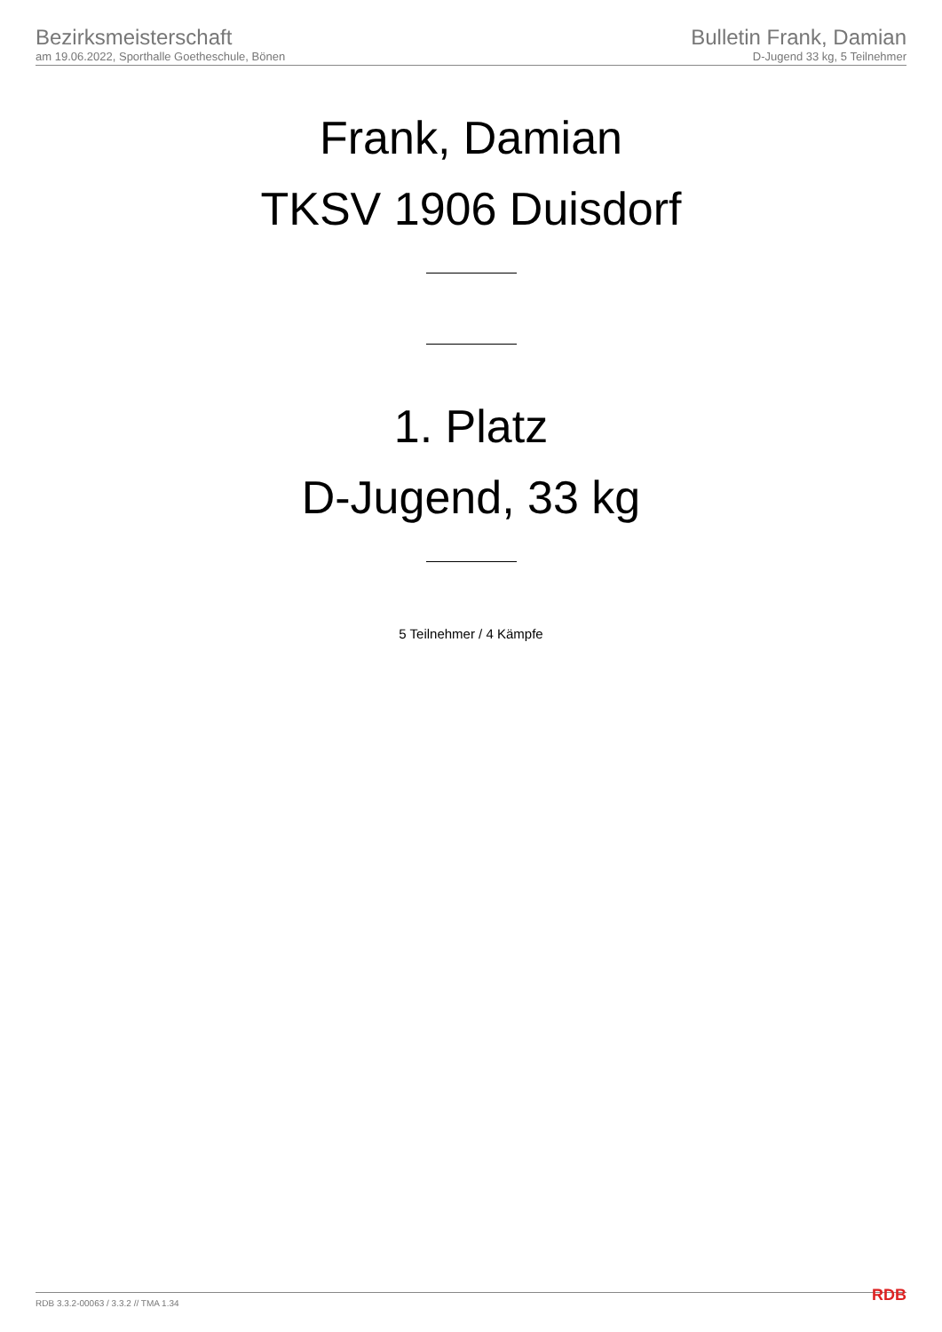Bezirksmeisterschaft
am 19.06.2022, Sporthalle Goetheschule, Bönen
Bulletin Frank, Damian
D-Jugend 33 kg, 5 Teilnehmer
Frank, Damian
TKSV 1906 Duisdorf
1. Platz
D-Jugend, 33 kg
5 Teilnehmer / 4 Kämpfe
RDB 3.3.2-00063 / 3.3.2 // TMA 1.34
RDB